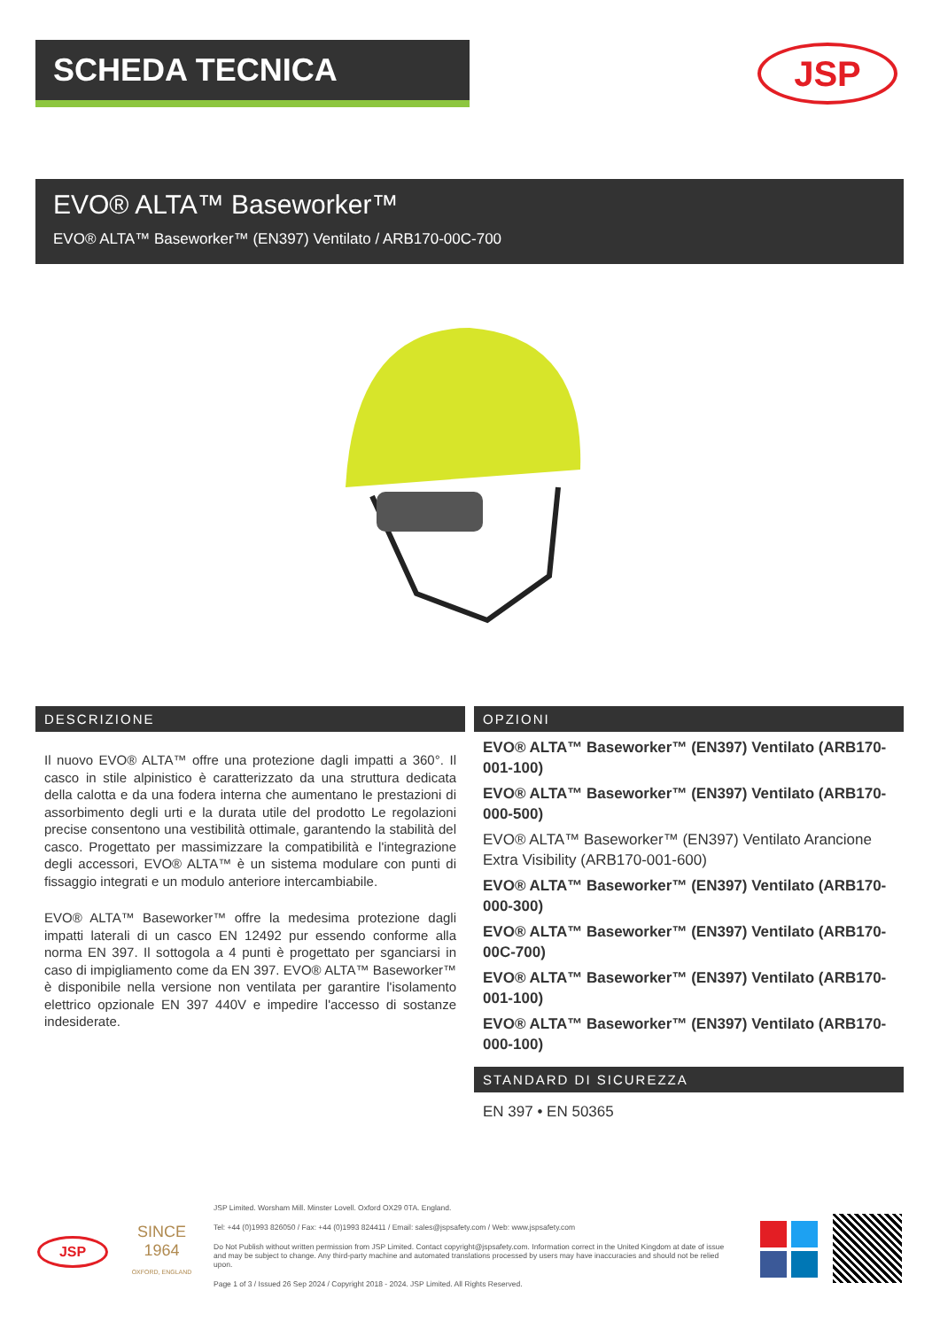SCHEDA TECNICA JSP
EVO® ALTA™ Baseworker™
EVO® ALTA™ Baseworker™ (EN397) Ventilato / ARB170-00C-700
DESCRIZIONE
Il nuovo EVO® ALTA™ offre una protezione dagli impatti a 360°. Il casco in stile alpinistico è caratterizzato da una struttura dedicata della calotta e da una fodera interna che aumentano le prestazioni di assorbimento degli urti e la durata utile del prodotto Le regolazioni precise consentono una vestibilità ottimale, garantendo la stabilità del casco. Progettato per massimizzare la compatibilità e l'integrazione degli accessori, EVO® ALTA™ è un sistema modulare con punti di fissaggio integrati e un modulo anteriore intercambiabile.
EVO® ALTA™ Baseworker™ offre la medesima protezione dagli impatti laterali di un casco EN 12492 pur essendo conforme alla norma EN 397. Il sottogola a 4 punti è progettato per sganciarsi in caso di impigliamento come da EN 397. EVO® ALTA™ Baseworker™ è disponibile nella versione non ventilata per garantire l'isolamento elettrico opzionale EN 397 440V e impedire l'accesso di sostanze indesiderate.
OPZIONI
EVO® ALTA™ Baseworker™ (EN397) Ventilato (ARB170-001-100)
EVO® ALTA™ Baseworker™ (EN397) Ventilato (ARB170-000-500)
EVO® ALTA™ Baseworker™ (EN397) Ventilato Arancione Extra Visibility (ARB170-001-600)
EVO® ALTA™ Baseworker™ (EN397) Ventilato (ARB170-000-300)
EVO® ALTA™ Baseworker™ (EN397) Ventilato (ARB170-00C-700)
EVO® ALTA™ Baseworker™ (EN397) Ventilato (ARB170-001-100)
EVO® ALTA™ Baseworker™ (EN397) Ventilato (ARB170-000-100)
STANDARD DI SICUREZZA
EN 397 • EN 50365
JSP
SINCE
1964
OXFORD, ENGLAND
JSP Limited. Worsham Mill. Minster Lovell. Oxford OX29 0TA. England.
Tel: +44 (0)1993 826050 / Fax: +44 (0)1993 824411 / Email: sales@jspsafety.com / Web: www.jspsafety.com
Do Not Publish without written permission from JSP Limited. Contact copyright@jspsafety.com. Information correct in the United Kingdom at date of issue and may be subject to change. Any third-party machine and automated translations processed by users may have inaccuracies and should not be relied upon.
Page 1 of 3 / Issued 26 Sep 2024 / Copyright 2018 - 2024. JSP Limited. All Rights Reserved.